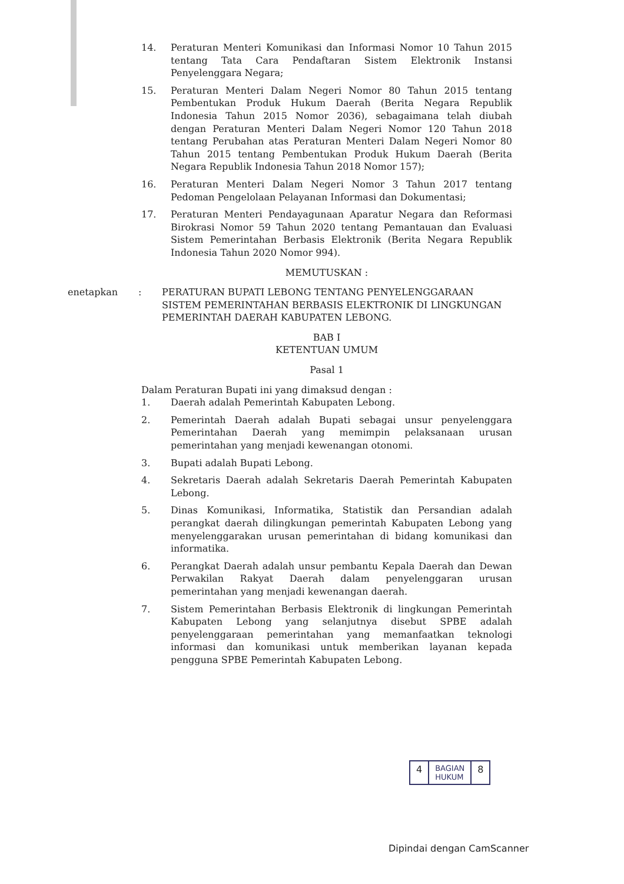14. Peraturan Menteri Komunikasi dan Informasi Nomor 10 Tahun 2015 tentang Tata Cara Pendaftaran Sistem Elektronik Instansi Penyelenggara Negara;
15. Peraturan Menteri Dalam Negeri Nomor 80 Tahun 2015 tentang Pembentukan Produk Hukum Daerah (Berita Negara Republik Indonesia Tahun 2015 Nomor 2036), sebagaimana telah diubah dengan Peraturan Menteri Dalam Negeri Nomor 120 Tahun 2018 tentang Perubahan atas Peraturan Menteri Dalam Negeri Nomor 80 Tahun 2015 tentang Pembentukan Produk Hukum Daerah (Berita Negara Republik Indonesia Tahun 2018 Nomor 157);
16. Peraturan Menteri Dalam Negeri Nomor 3 Tahun 2017 tentang Pedoman Pengelolaan Pelayanan Informasi dan Dokumentasi;
17. Peraturan Menteri Pendayagunaan Aparatur Negara dan Reformasi Birokrasi Nomor 59 Tahun 2020 tentang Pemantauan dan Evaluasi Sistem Pemerintahan Berbasis Elektronik (Berita Negara Republik Indonesia Tahun 2020 Nomor 994).
MEMUTUSKAN :
enetapkan: PERATURAN BUPATI LEBONG TENTANG PENYELENGGARAAN SISTEM PEMERINTAHAN BERBASIS ELEKTRONIK DI LINGKUNGAN PEMERINTAH DAERAH KABUPATEN LEBONG.
BAB I
KETENTUAN UMUM
Pasal 1
Dalam Peraturan Bupati ini yang dimaksud dengan :
1. Daerah adalah Pemerintah Kabupaten Lebong.
2. Pemerintah Daerah adalah Bupati sebagai unsur penyelenggara Pemerintahan Daerah yang memimpin pelaksanaan urusan pemerintahan yang menjadi kewenangan otonomi.
3. Bupati adalah Bupati Lebong.
4. Sekretaris Daerah adalah Sekretaris Daerah Pemerintah Kabupaten Lebong.
5. Dinas Komunikasi, Informatika, Statistik dan Persandian adalah perangkat daerah dilingkungan pemerintah Kabupaten Lebong yang menyelenggarakan urusan pemerintahan di bidang komunikasi dan informatika.
6. Perangkat Daerah adalah unsur pembantu Kepala Daerah dan Dewan Perwakilan Rakyat Daerah dalam penyelenggaran urusan pemerintahan yang menjadi kewenangan daerah.
7. Sistem Pemerintahan Berbasis Elektronik di lingkungan Pemerintah Kabupaten Lebong yang selanjutnya disebut SPBE adalah penyelenggaraan pemerintahan yang memanfaatkan teknologi informasi dan komunikasi untuk memberikan layanan kepada pengguna SPBE Pemerintah Kabupaten Lebong.
4
BAGIAN
HUKUM
8
Dipindai dengan CamScanner